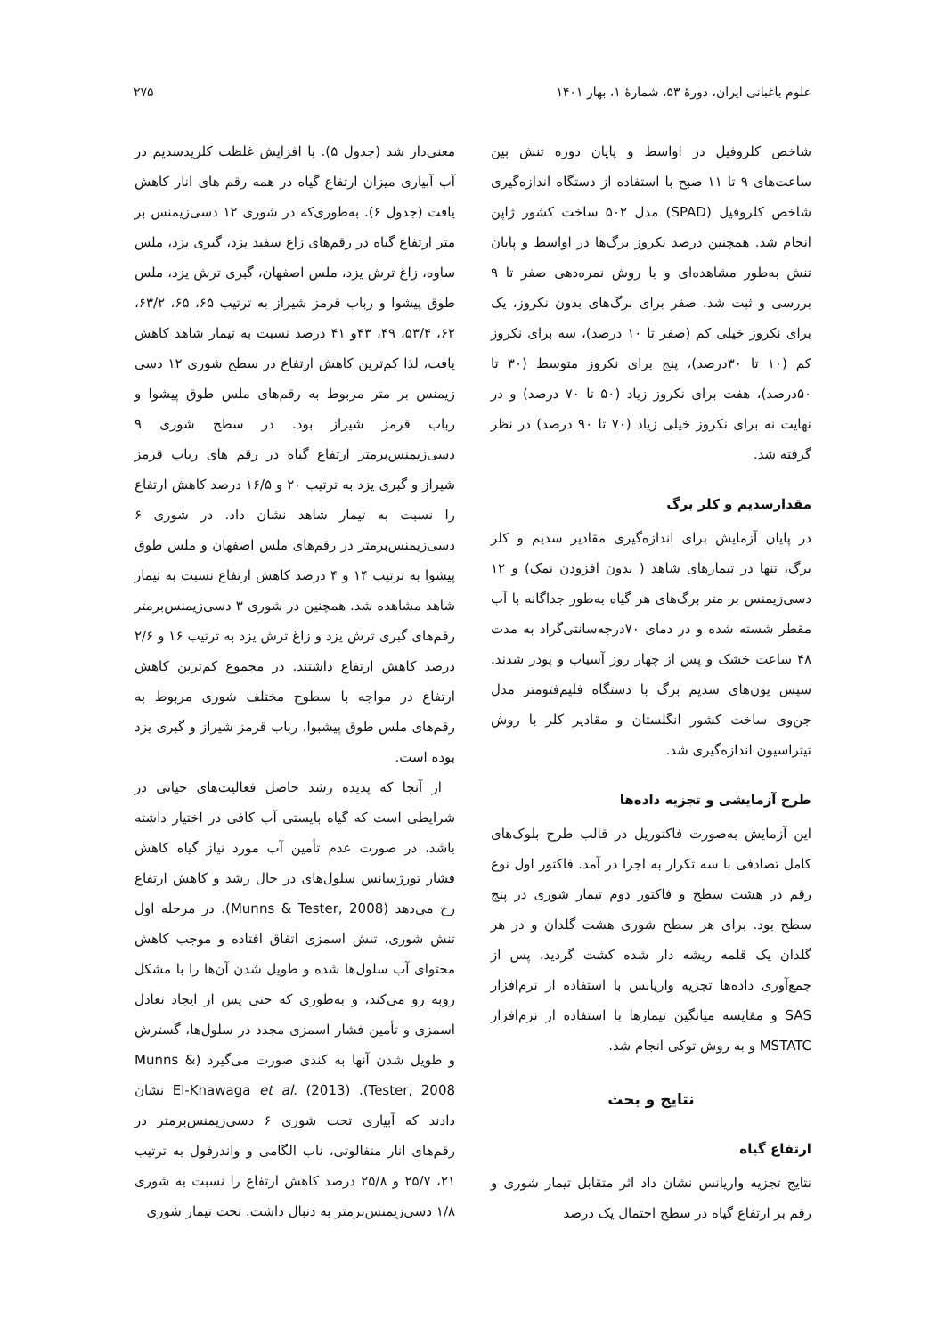علوم باغبانی ایران، دورهٔ ۵۳، شمارهٔ ۱، بهار ۱۴۰۱ ۲۷۵
شاخص کلروفیل در اواسط و پایان دوره تنش بین ساعت‌های ۹ تا ۱۱ صبح با استفاده از دستگاه اندازه‌گیری شاخص کلروفیل (SPAD) مدل ۵۰۲ ساخت کشور ژاپن انجام شد. همچنین درصد نکروز برگ‌ها در اواسط و پایان تنش به‌طور مشاهده‌ای و با روش نمره‌دهی صفر تا ۹ بررسی و ثبت شد. صفر برای برگ‌های بدون نکروز، یک برای نکروز خیلی کم (صفر تا ۱۰ درصد)، سه برای نکروز کم (۱۰ تا ۳۰درصد)، پنج برای نکروز متوسط (۳۰ تا ۵۰درصد)، هفت برای نکروز زیاد (۵۰ تا ۷۰ درصد) و در نهایت نه برای نکروز خیلی زیاد (۷۰ تا ۹۰ درصد) در نظر گرفته شد.
مقدارسدیم و کلر برگ
در پایان آزمایش برای اندازه‌گیری مقادیر سدیم و کلر برگ، تنها در تیمارهای شاهد ( بدون افزودن نمک) و ۱۲ دسی‌زیمنس بر متر برگ‌های هر گیاه به‌طور جداگانه با آب مقطر شسته شده و در دمای ۷۰درجه‌سانتی‌گراد به مدت ۴۸ ساعت خشک و پس از چهار روز آسیاب و پودر شدند. سپس یون‌های سدیم برگ با دستگاه فلیم‌فتومتر مدل جن‌وی ساخت کشور انگلستان و مقادیر کلر با روش تیتراسیون اندازه‌گیری شد.
طرح آزمایشی و تجزیه داده‌ها
این آزمایش به‌صورت فاکتوریل در قالب طرح بلوک‌های کامل تصادفی با سه تکرار به اجرا در آمد. فاکتور اول نوع رقم در هشت سطح و فاکتور دوم تیمار شوری در پنج سطح بود. برای هر سطح شوری هشت گلدان و در هر گلدان یک قلمه ریشه دار شده کشت گردید. پس از جمع‌آوری داده‌ها تجزیه واریانس با استفاده از نرم‌افزار SAS و مقایسه میانگین تیمارها با استفاده از نرم‌افزار MSTATC و به روش توکی انجام شد.
نتایج و بحث
ارتفاع گیاه
نتایج تجزیه واریانس نشان داد اثر متقابل تیمار شوری و رقم بر ارتفاع گیاه در سطح احتمال یک درصد
معنی‌دار شد (جدول ۵). با افزایش غلظت کلریدسدیم در آب آبیاری میزان ارتفاع گیاه در همه رقم های انار کاهش یافت (جدول ۶). به‌طوری‌که در شوری ۱۲ دسی‌زیمنس بر متر ارتفاع گیاه در رقم‌های زاغ سفید یزد، گبری یزد، ملس ساوه، زاغ ترش یزد، ملس اصفهان، گبری ترش یزد، ملس طوق پیشوا و رباب قرمز شیراز به ترتیب ۶۵، ۶۵، ۶۳/۲، ۶۲، ۵۳/۴، ۴۹، ۴۳و ۴۱ درصد نسبت به تیمار شاهد کاهش یافت، لذا کم‌ترین کاهش ارتفاع در سطح شوری ۱۲ دسی زیمنس بر متر مربوط به رقم‌های ملس طوق پیشوا و رباب قرمز شیراز بود. در سطح شوری ۹ دسی‌زیمنس‌برمتر ارتفاع گیاه در رقم های رباب قرمز شیراز و گبری یزد به ترتیب ۲۰ و ۱۶/۵ درصد کاهش ارتفاع را نسبت به تیمار شاهد نشان داد. در شوری ۶ دسی‌زیمنس‌برمتر در رقم‌های ملس اصفهان و ملس طوق پیشوا به ترتیب ۱۴ و ۴ درصد کاهش ارتفاع نسبت به تیمار شاهد مشاهده شد. همچنین در شوری ۳ دسی‌زیمنس‌برمتر رقم‌های گبری ترش یزد و زاغ ترش یزد به ترتیب ۱۶ و ۲/۶ درصد کاهش ارتفاع داشتند. در مجموع کم‌ترین کاهش ارتفاع در مواجه با سطوح مختلف شوری مربوط به رقم‌های ملس طوق پیشبوا، رباب قرمز شیراز و گبری یزد بوده است.
از آنجا که پدیده رشد حاصل فعالیت‌های حیاتی در شرایطی است که گیاه بایستی آب کافی در اختیار داشته باشد، در صورت عدم تأمین آب مورد نیاز گیاه کاهش فشار تورژسانس سلول‌های در حال رشد و کاهش ارتفاع رخ می‌دهد (Munns & Tester, 2008). در مرحله اول تنش شوری، تنش اسمزی اتفاق افتاده و موجب کاهش محتوای آب سلول‌ها شده و طویل شدن آن‌ها را با مشکل روبه رو می‌کند، و به‌طوری که حتی پس از ایجاد تعادل اسمزی و تأمین فشار اسمزی مجدد در سلول‌ها، گسترش و طویل شدن آنها به کندی صورت می‌گیرد (Munns & Tester, 2008). El-Khawaga et al. (2013) نشان دادند که آبیاری تحت شوری ۶ دسی‌زیمنس‌برمتر در رقم‌های انار منفالوتی، ناب الگامی و واندرفول به ترتیب ۲۱، ۲۵/۷ و ۲۵/۸ درصد کاهش ارتفاع را نسبت به شوری ۱/۸ دسی‌زیمنس‌برمتر به دنبال داشت. تحت تیمار شوری